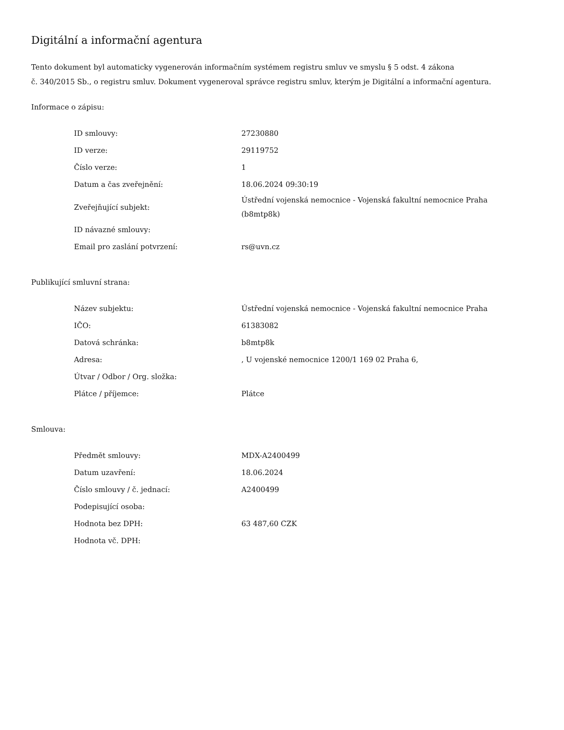Digitální a informační agentura
Tento dokument byl automaticky vygenerován informačním systémem registru smluv ve smyslu § 5 odst. 4 zákona
č. 340/2015 Sb., o registru smluv. Dokument vygeneroval správce registru smluv, kterým je Digitální a informační agentura.
Informace o zápisu:
| ID smlouvy: | 27230880 |
| ID verze: | 29119752 |
| Číslo verze: | 1 |
| Datum a čas zveřejnění: | 18.06.2024 09:30:19 |
| Zveřejňující subjekt: | Ústřední vojenská nemocnice - Vojenská fakultní nemocnice Praha (b8mtp8k) |
| ID návazné smlouvy: | |
| Email pro zaslání potvrzení: | rs@uvn.cz |
Publikující smluvní strana:
| Název subjektu: | Ústřední vojenská nemocnice - Vojenská fakultní nemocnice Praha |
| IČO: | 61383082 |
| Datová schránka: | b8mtp8k |
| Adresa: | , U vojenské nemocnice 1200/1 169 02 Praha 6, |
| Útvar / Odbor / Org. složka: | |
| Plátce / příjemce: | Plátce |
Smlouva:
| Předmět smlouvy: | MDX-A2400499 |
| Datum uzavření: | 18.06.2024 |
| Číslo smlouvy / č. jednací: | A2400499 |
| Podepisující osoba: | |
| Hodnota bez DPH: | 63 487,60 CZK |
| Hodnota vč. DPH: | |